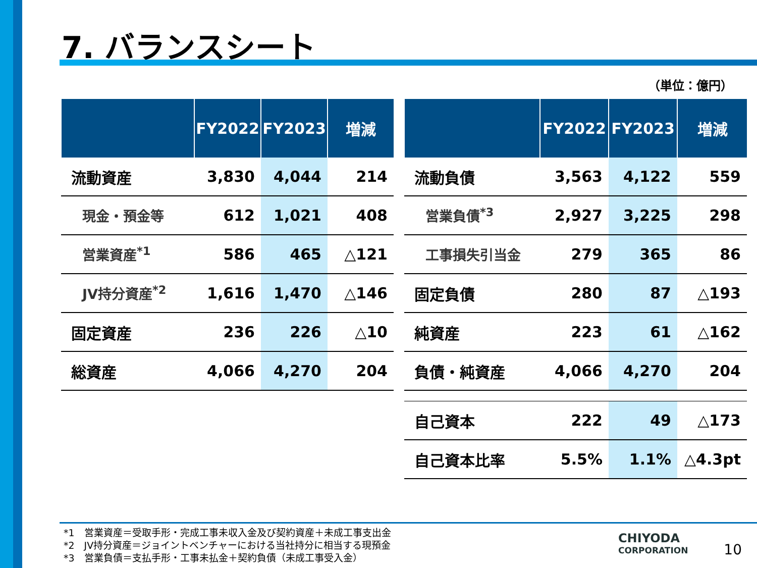7. バランスシート
（単位：億円）
| | FY2022 | FY2023 | 増減 |
| --- | --- | --- | --- |
| 流動資産 | 3,830 | 4,044 | 214 |
| 現金・預金等 | 612 | 1,021 | 408 |
| 営業資産<sup>*1</sup> | 586 | 465 | △121 |
| JV持分資産<sup>*2</sup> | 1,616 | 1,470 | △146 |
| 固定資産 | 236 | 226 | △10 |
| 総資産 | 4,066 | 4,270 | 204 |
| | FY2022 | FY2023 | 増減 |
| --- | --- | --- | --- |
| 流動負債 | 3,563 | 4,122 | 559 |
| 営業負債<sup>*3</sup> | 2,927 | 3,225 | 298 |
| 工事損失引当金 | 279 | 365 | 86 |
| 固定負債 | 280 | 87 | △193 |
| 純資産 | 223 | 61 | △162 |
| 負債・純資産 | 4,066 | 4,270 | 204 |
| 自己資本 | 222 | 49 | △173 |
| 自己資本比率 | 5.5% | 1.1% | △4.3pt |
*1　営業資産＝受取手形・完成工事未収入金及び契約資産＋未成工事支出金
*2　JV持分資産＝ジョイントベンチャーにおける当社持分に相当する現預金
*3　営業負債＝支払手形・工事未払金＋契約負債（未成工事受入金）
CHIYODA
CORPORATION
10